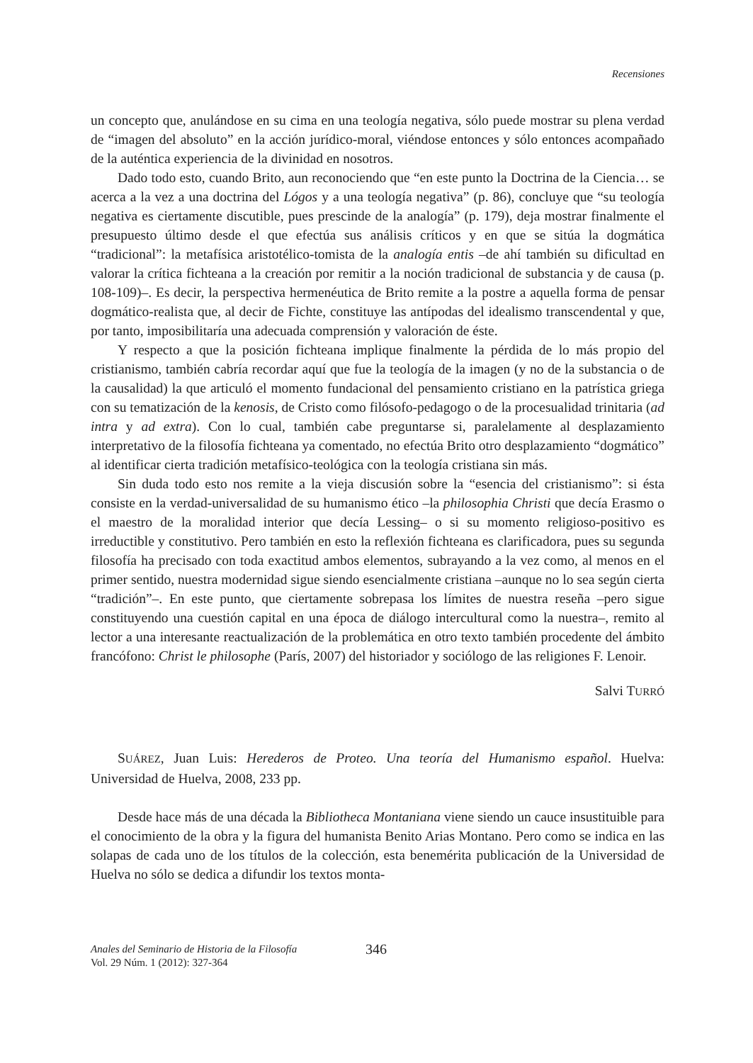Recensiones
un concepto que, anulándose en su cima en una teología negativa, sólo puede mostrar su plena verdad de “imagen del absoluto” en la acción jurídico-moral, viéndose entonces y sólo entonces acompañado de la auténtica experiencia de la divinidad en nosotros.
Dado todo esto, cuando Brito, aun reconociendo que “en este punto la Doctrina de la Ciencia… se acerca a la vez a una doctrina del Lógos y a una teología negativa” (p. 86), concluye que “su teología negativa es ciertamente discutible, pues prescinde de la analogía” (p. 179), deja mostrar finalmente el presupuesto último desde el que efectúa sus análisis críticos y en que se sitúa la dogmática “tradicional”: la metafísica aristotélico-tomista de la analogía entis –de ahí también su dificultad en valorar la crítica fichteana a la creación por remitir a la noción tradicional de substancia y de causa (p. 108-109)–. Es decir, la perspectiva hermenéutica de Brito remite a la postre a aquella forma de pensar dogmático-realista que, al decir de Fichte, constituye las antípodas del idealismo transcendental y que, por tanto, imposibilitaría una adecuada comprensión y valoración de éste.
Y respecto a que la posición fichteana implique finalmente la pérdida de lo más propio del cristianismo, también cabría recordar aquí que fue la teología de la imagen (y no de la substancia o de la causalidad) la que articuló el momento fundacional del pensamiento cristiano en la patrística griega con su tematización de la kenosis, de Cristo como filósofo-pedagogo o de la procesualidad trinitaria (ad intra y ad extra). Con lo cual, también cabe preguntarse si, paralelamente al desplazamiento interpretativo de la filosofía fichteana ya comentado, no efectúa Brito otro desplazamiento “dogmático” al identificar cierta tradición metafísico-teológica con la teología cristiana sin más.
Sin duda todo esto nos remite a la vieja discusión sobre la “esencia del cristianismo”: si ésta consiste en la verdad-universalidad de su humanismo ético –la philosophia Christi que decía Erasmo o el maestro de la moralidad interior que decía Lessing– o si su momento religioso-positivo es irreductible y constitutivo. Pero también en esto la reflexión fichteana es clarificadora, pues su segunda filosofía ha precisado con toda exactitud ambos elementos, subrayando a la vez como, al menos en el primer sentido, nuestra modernidad sigue siendo esencialmente cristiana –aunque no lo sea según cierta “tradición”–. En este punto, que ciertamente sobrepasa los límites de nuestra reseña –pero sigue constituyendo una cuestión capital en una época de diálogo intercultural como la nuestra–, remito al lector a una interesante reactualización de la problemática en otro texto también procedente del ámbito francófono: Christ le philosophe (París, 2007) del historiador y sociólogo de las religiones F. Lenoir.
Salvi TURRÓ
SUÁREZ, Juan Luis: Herederos de Proteo. Una teoría del Humanismo español. Huelva: Universidad de Huelva, 2008, 233 pp.
Desde hace más de una década la Bibliotheca Montaniana viene siendo un cauce insustituible para el conocimiento de la obra y la figura del humanista Benito Arias Montano. Pero como se indica en las solapas de cada uno de los títulos de la colección, esta benemérita publicación de la Universidad de Huelva no sólo se dedica a difundir los textos monta-
Anales del Seminario de Historia de la Filosofía
Vol. 29 Núm. 1 (2012): 327-364
346